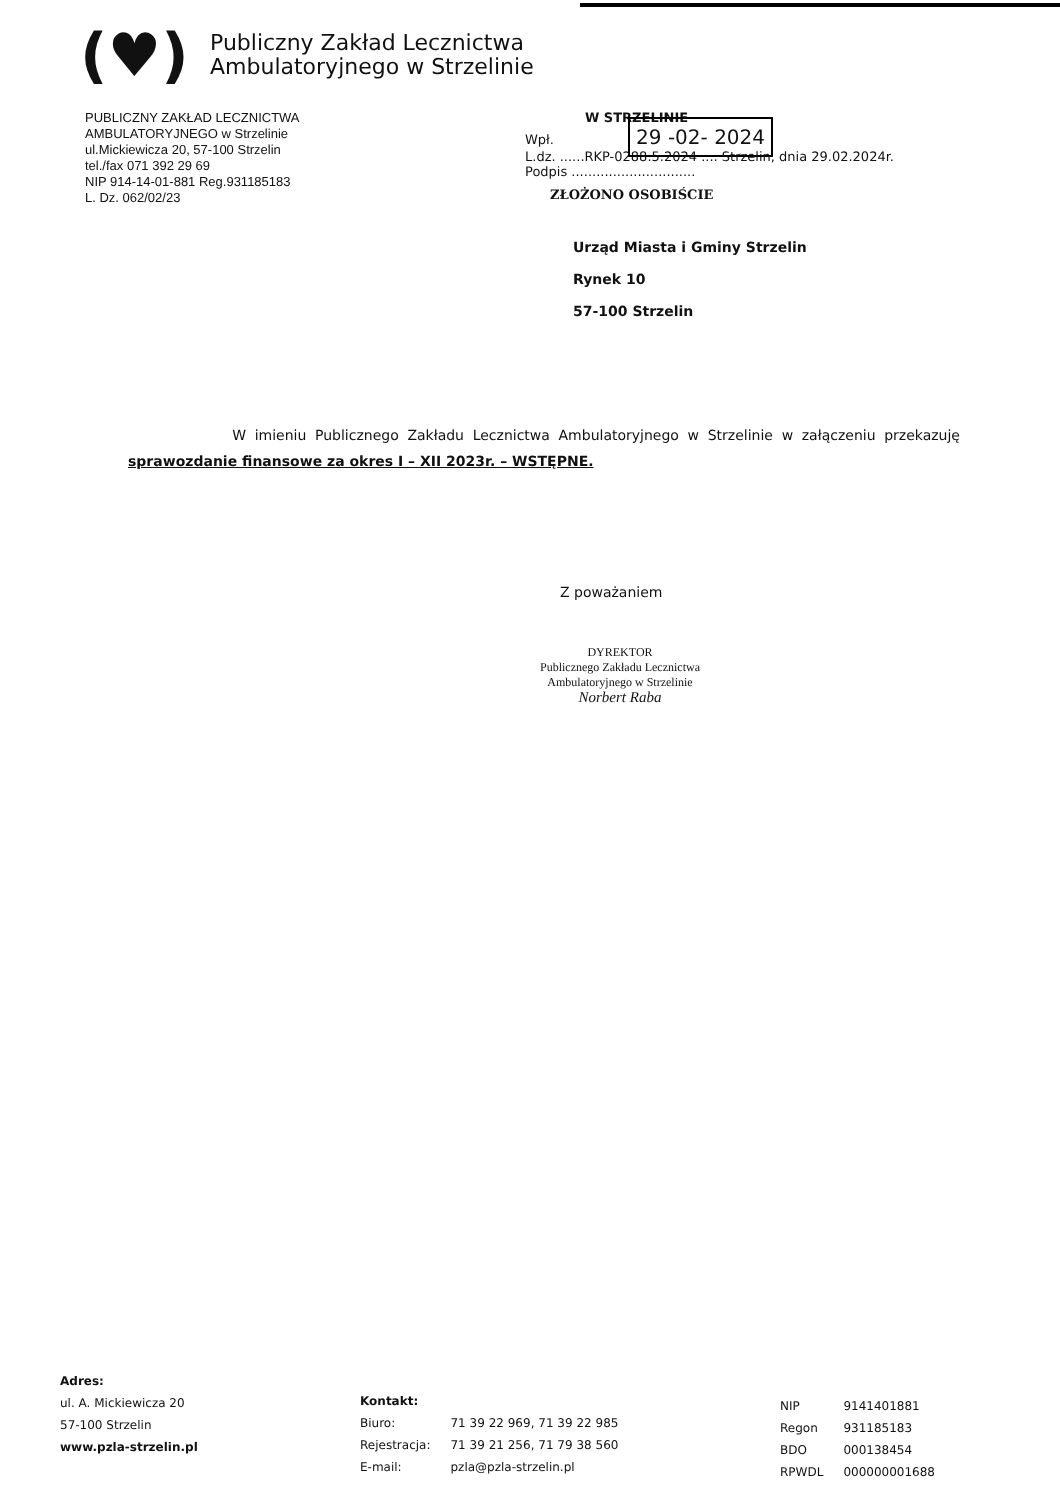(♥)
Publiczny Zakład Lecznictwa
Ambulatoryjnego w Strzelinie
PUBLICZNY ZAKŁAD LECZNICTWA
AMBULATORYJNEGO w Strzelinie
ul.Mickiewicza 20, 57-100 Strzelin
tel./fax 071 392 29 69
NIP 914-14-01-881 Reg.931185183
L. Dz. 062/02/23
W STRZELINIE
Wpł. 29 -02- 2024
L.dz. ......RKP-0288.5.2024 .... Strzelin, dnia 29.02.2024r.
Podpis ..............................
ZŁOŻONO OSOBIŚCIE
Urząd Miasta i Gminy Strzelin
Rynek 10
57-100 Strzelin
W imieniu Publicznego Zakładu Lecznictwa Ambulatoryjnego w Strzelinie w załączeniu przekazuję sprawozdanie finansowe za okres I – XII 2023r. – WSTĘPNE.
Z poważaniem
DYREKTOR
Publicznego Zakładu Lecznictwa
Ambulatoryjnego w Strzelinie
Norbert Raba
Adres:
ul. A. Mickiewicza 20
57-100 Strzelin
www.pzla-strzelin.pl
Kontakt:
| Biuro: | 71 39 22 969, 71 39 22 985 |
| Rejestracja: | 71 39 21 256, 71 79 38 560 |
| E-mail: | pzla@pzla-strzelin.pl |
| NIP | 9141401881 |
| Regon | 931185183 |
| BDO | 000138454 |
| RPWDL | 000000001688 |